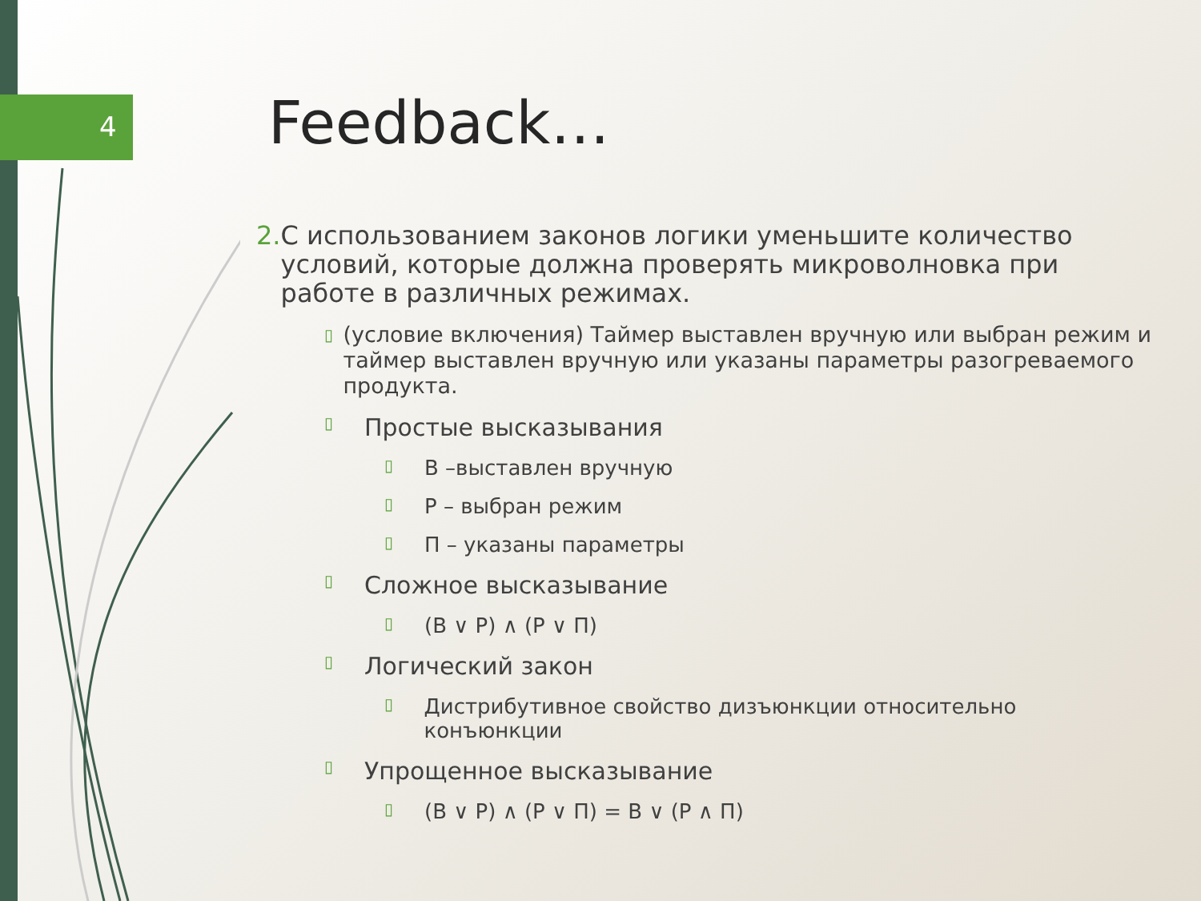4
Feedback…
2. С использованием законов логики уменьшите количество условий, которые должна проверять микроволновка при работе в различных режимах.
▯ (условие включения) Таймер выставлен вручную или выбран режим и таймер выставлен вручную или указаны параметры разогреваемого продукта.
▯ Простые высказывания
▯ В –выставлен вручную
▯ Р – выбран режим
▯ П – указаны параметры
▯ Сложное высказывание
▯ (В ∨ Р) ∧ (Р ∨ П)
▯ Логический закон
▯ Дистрибутивное свойство дизъюнкции относительно конъюнкции
▯ Упрощенное высказывание
▯ (В ∨ Р) ∧ (Р ∨ П) = В ∨ (Р ∧ П)